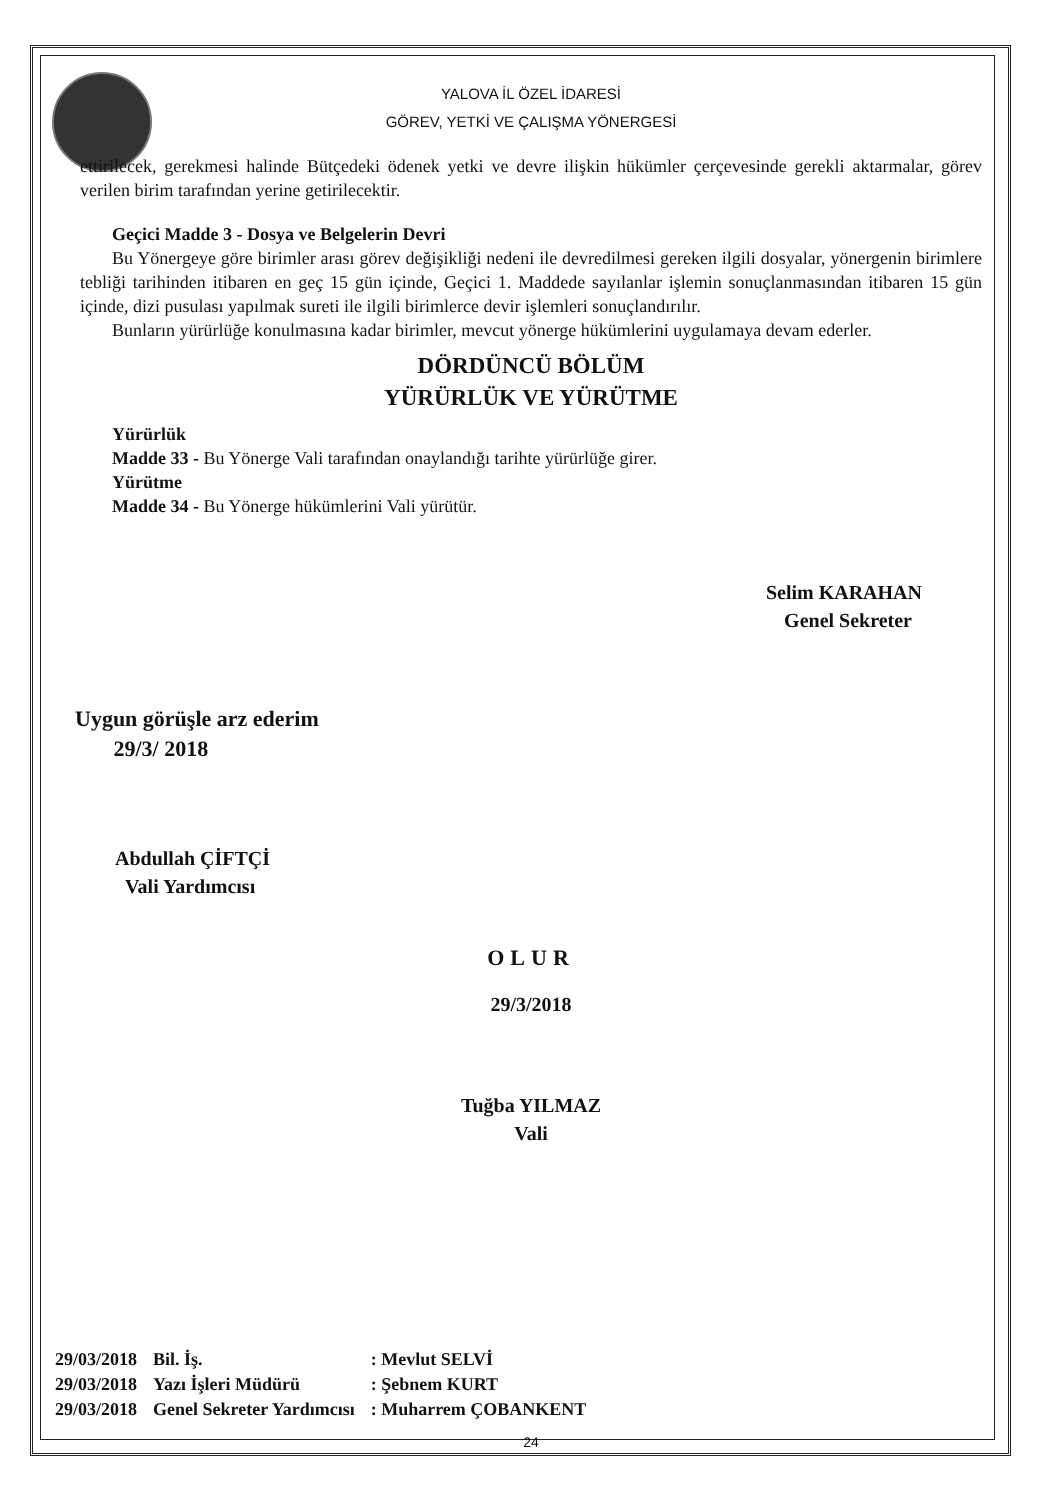YALOVA İL ÖZEL İDARESİ
GÖREV, YETKİ VE ÇALIŞMA YÖNERGESİ
ettirilecek, gerekmesi halinde Bütçedeki ödenek yetki ve devre ilişkin hükümler çerçevesinde gerekli aktarmalar, görev verilen birim tarafından yerine getirilecektir.
Geçici Madde 3 - Dosya ve Belgelerin Devri
Bu Yönergeye göre birimler arası görev değişikliği nedeni ile devredilmesi gereken ilgili dosyalar, yönergenin birimlere tebliği tarihinden itibaren en geç 15 gün içinde, Geçici 1. Maddede sayılanlar işlemin sonuçlanmasından itibaren 15 gün içinde, dizi pusulası yapılmak sureti ile ilgili birimlerce devir işlemleri sonuçlandırılır.
Bunların yürürlüğe konulmasına kadar birimler, mevcut yönerge hükümlerini uygulamaya devam ederler.
DÖRDÜNCÜ BÖLÜM
YÜRÜRLÜK VE YÜRÜTME
Yürürlük
Madde 33 - Bu Yönerge Vali tarafından onaylandığı tarihte yürürlüğe girer.
Yürütme
Madde 34 - Bu Yönerge hükümlerini Vali yürütür.
Selim KARAHAN
Genel Sekreter
Uygun görüşle arz ederim
29/3/ 2018
Abdullah ÇİFTÇİ
Vali Yardımcısı
OLUR
29/3/2018
Tuğba YILMAZ
Vali
| 29/03/2018 | Bil. İş. | : Mevlut SELVİ |
| 29/03/2018 | Yazı İşleri Müdürü | : Şebnem KURT |
| 29/03/2018 | Genel Sekreter Yardımcısı | : Muharrem ÇOBANKENT |
24